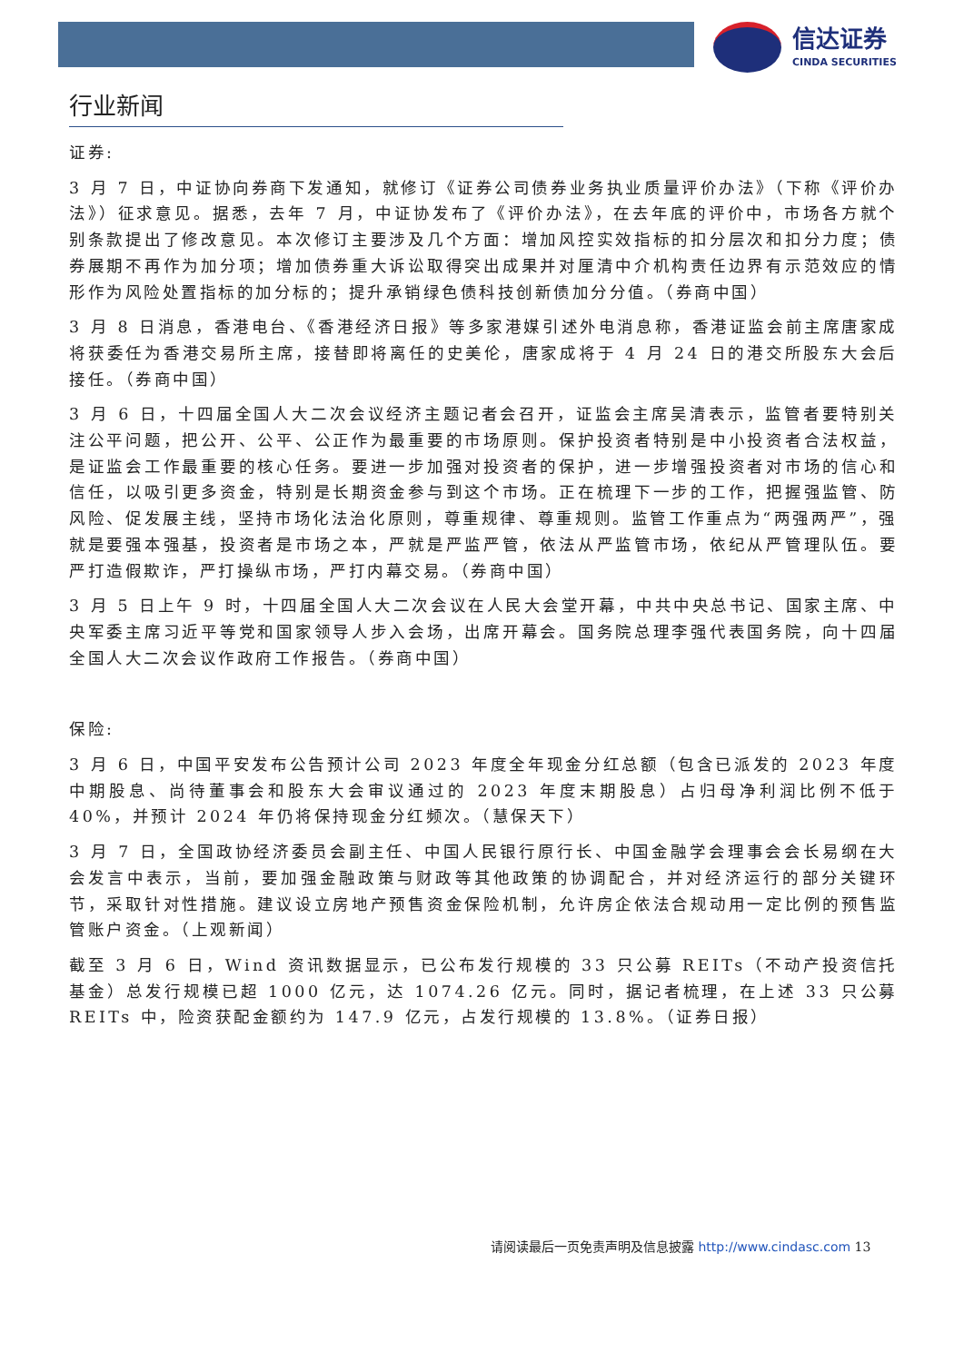信达证券
CINDA SECURITIES
行业新闻
证券:
3 月 7 日，中证协向券商下发通知，就修订《证券公司债券业务执业质量评价办法》（下称《评价办法》）征求意见。据悉，去年 7 月，中证协发布了《评价办法》，在去年底的评价中，市场各方就个别条款提出了修改意见。本次修订主要涉及几个方面：增加风控实效指标的扣分层次和扣分力度；债券展期不再作为加分项；增加债券重大诉讼取得突出成果并对厘清中介机构责任边界有示范效应的情形作为风险处置指标的加分标的；提升承销绿色债科技创新债加分分值。（券商中国）
3 月 8 日消息，香港电台、《香港经济日报》等多家港媒引述外电消息称，香港证监会前主席唐家成将获委任为香港交易所主席，接替即将离任的史美伦，唐家成将于 4 月 24 日的港交所股东大会后接任。（券商中国）
3 月 6 日，十四届全国人大二次会议经济主题记者会召开，证监会主席吴清表示，监管者要特别关注公平问题，把公开、公平、公正作为最重要的市场原则。保护投资者特别是中小投资者合法权益，是证监会工作最重要的核心任务。要进一步加强对投资者的保护，进一步增强投资者对市场的信心和信任，以吸引更多资金，特别是长期资金参与到这个市场。正在梳理下一步的工作，把握强监管、防风险、促发展主线，坚持市场化法治化原则，尊重规律、尊重规则。监管工作重点为“两强两严”，强就是要强本强基，投资者是市场之本，严就是严监严管，依法从严监管市场，依纪从严管理队伍。要严打造假欺诈，严打操纵市场，严打内幕交易。（券商中国）
3 月 5 日上午 9 时，十四届全国人大二次会议在人民大会堂开幕，中共中央总书记、国家主席、中央军委主席习近平等党和国家领导人步入会场，出席开幕会。国务院总理李强代表国务院，向十四届全国人大二次会议作政府工作报告。（券商中国）
保险:
3 月 6 日，中国平安发布公告预计公司 2023 年度全年现金分红总额（包含已派发的 2023 年度中期股息、尚待董事会和股东大会审议通过的 2023 年度末期股息）占归母净利润比例不低于 40%，并预计 2024 年仍将保持现金分红频次。（慧保天下）
3 月 7 日，全国政协经济委员会副主任、中国人民银行原行长、中国金融学会理事会会长易纲在大会发言中表示，当前，要加强金融政策与财政等其他政策的协调配合，并对经济运行的部分关键环节，采取针对性措施。建议设立房地产预售资金保险机制，允许房企依法合规动用一定比例的预售监管账户资金。（上观新闻）
截至 3 月 6 日，Wind 资讯数据显示，已公布发行规模的 33 只公募 REITs（不动产投资信托基金）总发行规模已超 1000 亿元，达 1074.26 亿元。同时，据记者梳理，在上述 33 只公募 REITs 中，险资获配金额约为 147.9 亿元，占发行规模的 13.8%。（证券日报）
请阅读最后一页免责声明及信息披露 http://www.cindasc.com 13